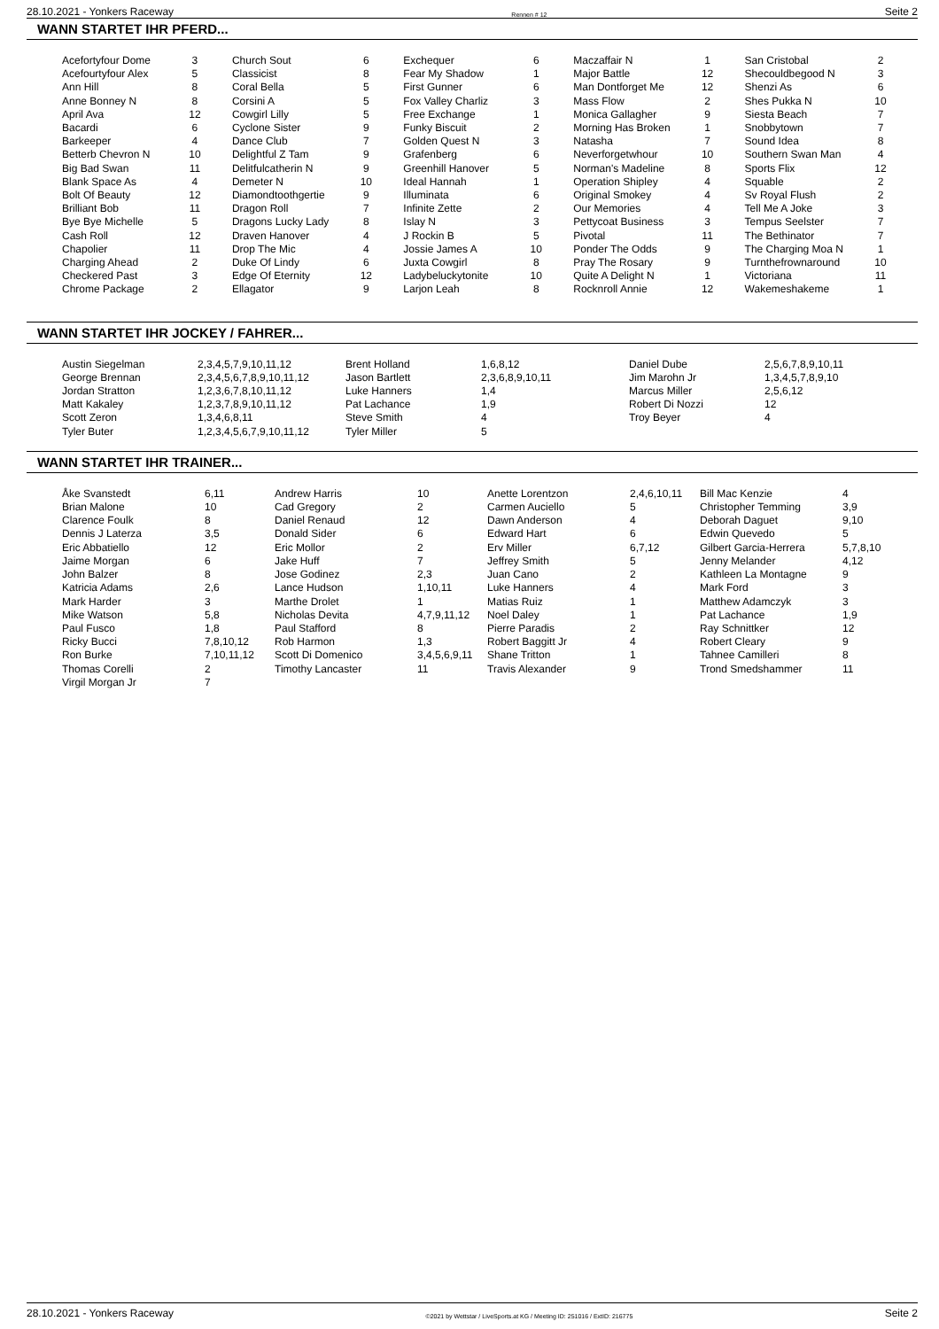28.10.2021 - Yonkers Raceway Rennen # 12 Seite 2
WANN STARTET IHR PFERD...
| Acefortyfour Dome | 3 | Church Sout | 6 | Exchequer | 6 | Maczaffair N | 1 | San Cristobal | 2 |
| Acefourtyfour Alex | 5 | Classicist | 8 | Fear My Shadow | 1 | Major Battle | 12 | Shecouldbegood N | 3 |
| Ann Hill | 8 | Coral Bella | 5 | First Gunner | 6 | Man Dontforget Me | 12 | Shenzi As | 6 |
| Anne Bonney N | 8 | Corsini A | 5 | Fox Valley Charliz | 3 | Mass Flow | 2 | Shes Pukka N | 10 |
| April Ava | 12 | Cowgirl Lilly | 5 | Free Exchange | 1 | Monica Gallagher | 9 | Siesta Beach | 7 |
| Bacardi | 6 | Cyclone Sister | 9 | Funky Biscuit | 2 | Morning Has Broken | 1 | Snobbytown | 7 |
| Barkeeper | 4 | Dance Club | 7 | Golden Quest N | 3 | Natasha | 7 | Sound Idea | 8 |
| Betterb Chevron N | 10 | Delightful Z Tam | 9 | Grafenberg | 6 | Neverforgetwhour | 10 | Southern Swan Man | 4 |
| Big Bad Swan | 11 | Delitfulcatherin N | 9 | Greenhill Hanover | 5 | Norman's Madeline | 8 | Sports Flix | 12 |
| Blank Space As | 4 | Demeter N | 10 | Ideal Hannah | 1 | Operation Shipley | 4 | Squable | 2 |
| Bolt Of Beauty | 12 | Diamondtoothgertie | 9 | Illuminata | 6 | Original Smokey | 4 | Sv Royal Flush | 2 |
| Brilliant Bob | 11 | Dragon Roll | 7 | Infinite Zette | 2 | Our Memories | 4 | Tell Me A Joke | 3 |
| Bye Bye Michelle | 5 | Dragons Lucky Lady | 8 | Islay N | 3 | Pettycoat Business | 3 | Tempus Seelster | 7 |
| Cash Roll | 12 | Draven Hanover | 4 | J Rockin B | 5 | Pivotal | 11 | The Bethinator | 7 |
| Chapolier | 11 | Drop The Mic | 4 | Jossie James A | 10 | Ponder The Odds | 9 | The Charging Moa N | 1 |
| Charging Ahead | 2 | Duke Of Lindy | 6 | Juxta Cowgirl | 8 | Pray The Rosary | 9 | Turnthefrownaround | 10 |
| Checkered Past | 3 | Edge Of Eternity | 12 | Ladybeluckytonite | 10 | Quite A Delight N | 1 | Victoriana | 11 |
| Chrome Package | 2 | Ellagator | 9 | Larjon Leah | 8 | Rocknroll Annie | 12 | Wakemeshakeme | 1 |
WANN STARTET IHR JOCKEY / FAHRER...
| Austin Siegelman | 2,3,4,5,7,9,10,11,12 | Brent Holland | 1,6,8,12 | Daniel Dube | 2,5,6,7,8,9,10,11 |
| George Brennan | 2,3,4,5,6,7,8,9,10,11,12 | Jason Bartlett | 2,3,6,8,9,10,11 | Jim Marohn Jr | 1,3,4,5,7,8,9,10 |
| Jordan Stratton | 1,2,3,6,7,8,10,11,12 | Luke Hanners | 1,4 | Marcus Miller | 2,5,6,12 |
| Matt Kakaley | 1,2,3,7,8,9,10,11,12 | Pat Lachance | 1,9 | Robert Di Nozzi | 12 |
| Scott Zeron | 1,3,4,6,8,11 | Steve Smith | 4 | Troy Beyer | 4 |
| Tyler Buter | 1,2,3,4,5,6,7,9,10,11,12 | Tyler Miller | 5 | | |
WANN STARTET IHR TRAINER...
| Åke Svanstedt | 6,11 | Andrew Harris | 10 | Anette Lorentzon | 2,4,6,10,11 | Bill Mac Kenzie | 4 |
| Brian Malone | 10 | Cad Gregory | 2 | Carmen Auciello | 5 | Christopher Temming | 3,9 |
| Clarence Foulk | 8 | Daniel Renaud | 12 | Dawn Anderson | 4 | Deborah Daguet | 9,10 |
| Dennis J Laterza | 3,5 | Donald Sider | 6 | Edward Hart | 6 | Edwin Quevedo | 5 |
| Eric Abbatiello | 12 | Eric Mollor | 2 | Erv Miller | 6,7,12 | Gilbert Garcia-Herrera | 5,7,8,10 |
| Jaime Morgan | 6 | Jake Huff | 7 | Jeffrey Smith | 5 | Jenny Melander | 4,12 |
| John Balzer | 8 | Jose Godinez | 2,3 | Juan Cano | 2 | Kathleen La Montagne | 9 |
| Katricia Adams | 2,6 | Lance Hudson | 1,10,11 | Luke Hanners | 4 | Mark Ford | 3 |
| Mark Harder | 3 | Marthe Drolet | 1 | Matias Ruiz | 1 | Matthew Adamczyk | 3 |
| Mike Watson | 5,8 | Nicholas Devita | 4,7,9,11,12 | Noel Daley | 1 | Pat Lachance | 1,9 |
| Paul Fusco | 1,8 | Paul Stafford | 8 | Pierre Paradis | 2 | Ray Schnittker | 12 |
| Ricky Bucci | 7,8,10,12 | Rob Harmon | 1,3 | Robert Baggitt Jr | 4 | Robert Cleary | 9 |
| Ron Burke | 7,10,11,12 | Scott Di Domenico | 3,4,5,6,9,11 | Shane Tritton | 1 | Tahnee Camilleri | 8 |
| Thomas Corelli | 2 | Timothy Lancaster | 11 | Travis Alexander | 9 | Trond Smedshammer | 11 |
| Virgil Morgan Jr | 7 | | | | | | |
28.10.2021 - Yonkers Raceway ©2021 by Wettstar / LiveSports.at KG / Meeting ID: 251016 / ExtID: 216775 Seite 2